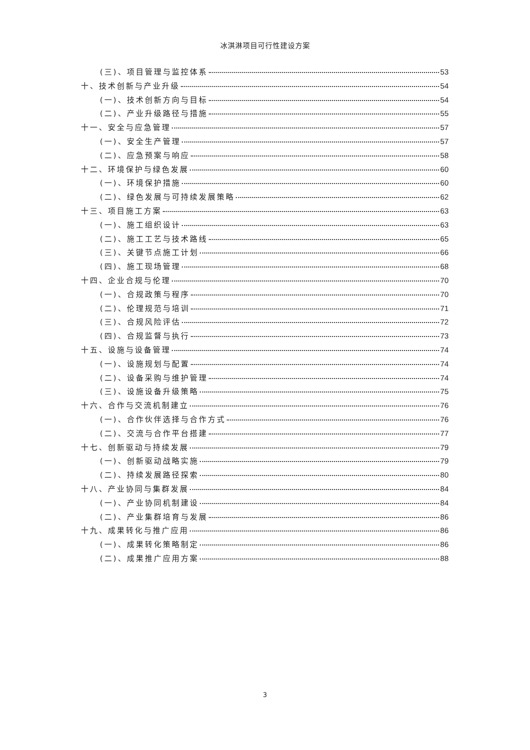冰淇淋项目可行性建设方案
(三)、项目管理与监控体系 53
十、技术创新与产业升级 54
(一)、技术创新方向与目标 54
(二)、产业升级路径与措施 55
十一、安全与应急管理 57
(一)、安全生产管理 57
(二)、应急预案与响应 58
十二、环境保护与绿色发展 60
(一)、环境保护措施 60
(二)、绿色发展与可持续发展策略 62
十三、项目施工方案 63
(一)、施工组织设计 63
(二)、施工工艺与技术路线 65
(三)、关键节点施工计划 66
(四)、施工现场管理 68
十四、企业合规与伦理 70
(一)、合规政策与程序 70
(二)、伦理规范与培训 71
(三)、合规风险评估 72
(四)、合规监督与执行 73
十五、设施与设备管理 74
(一)、设施规划与配置 74
(二)、设备采购与维护管理 74
(三)、设施设备升级策略 75
十六、合作与交流机制建立 76
(一)、合作伙伴选择与合作方式 76
(二)、交流与合作平台搭建 77
十七、创新驱动与持续发展 79
(一)、创新驱动战略实施 79
(二)、持续发展路径探索 80
十八、产业协同与集群发展 84
(一)、产业协同机制建设 84
(二)、产业集群培育与发展 86
十九、成果转化与推广应用 86
(一)、成果转化策略制定 86
(二)、成果推广应用方案 88
3